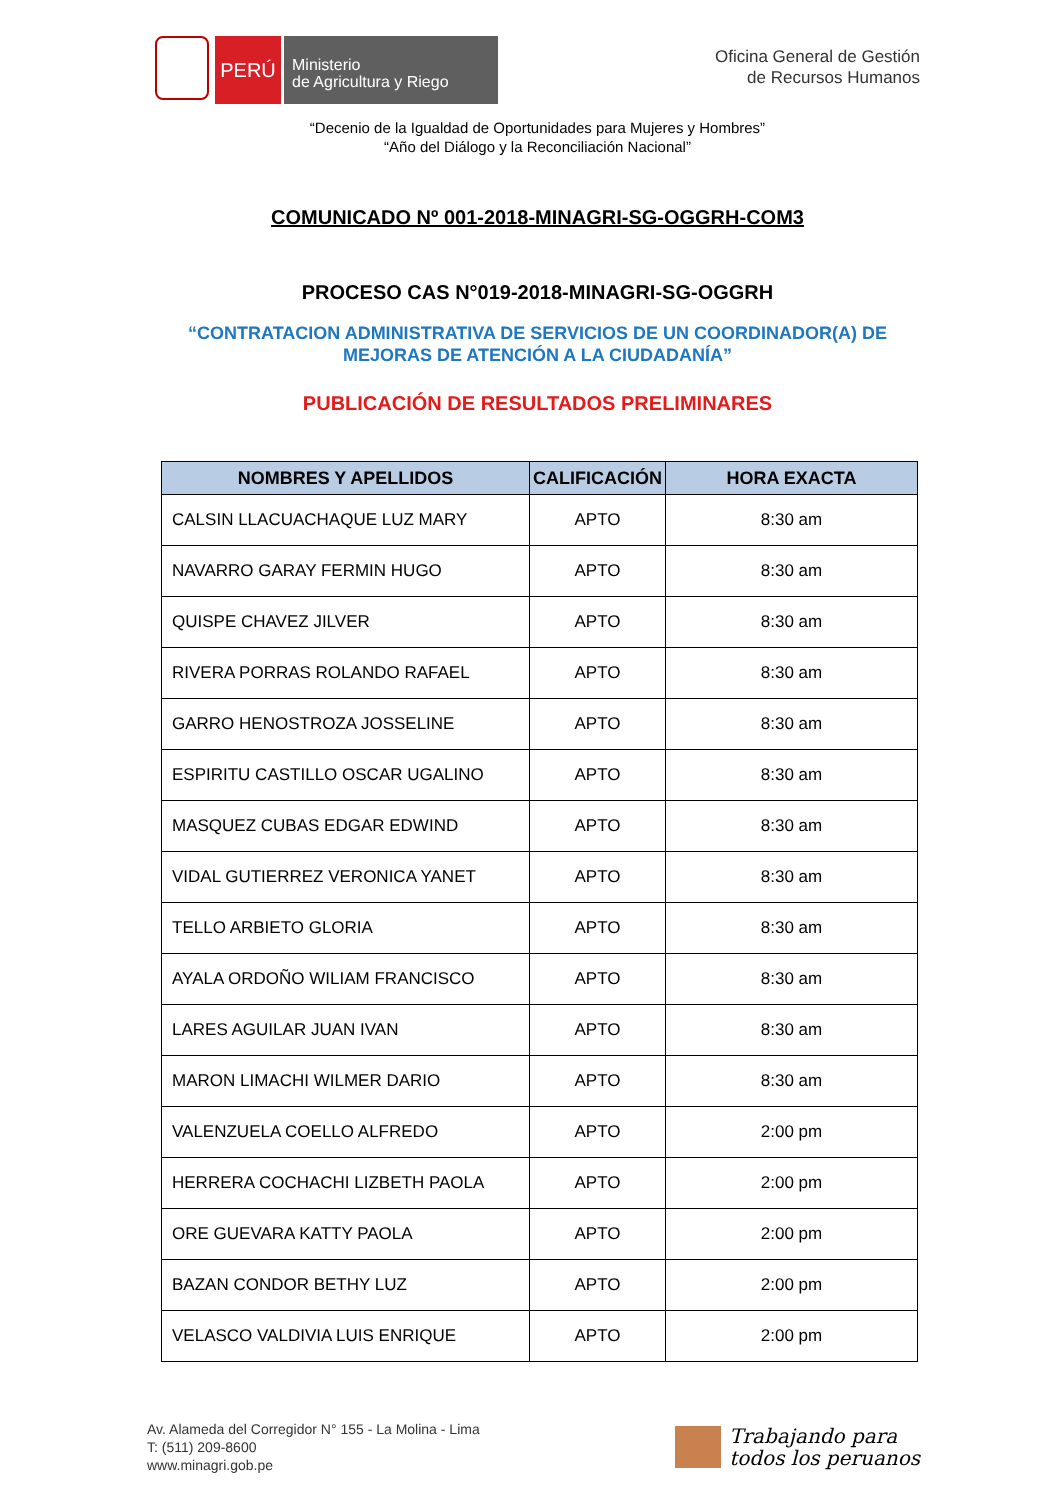PERÚ
Ministerio
de Agricultura y Riego
Oficina General de Gestión
de Recursos Humanos
“Decenio de la Igualdad de Oportunidades para Mujeres y Hombres”
“Año del Diálogo y la Reconciliación Nacional”
COMUNICADO Nº 001-2018-MINAGRI-SG-OGGRH-COM3
PROCESO CAS N°019-2018-MINAGRI-SG-OGGRH
“CONTRATACION ADMINISTRATIVA DE SERVICIOS DE UN COORDINADOR(A) DE MEJORAS DE ATENCIÓN A LA CIUDADANÍA”
PUBLICACIÓN DE RESULTADOS PRELIMINARES
| NOMBRES Y APELLIDOS | CALIFICACIÓN | HORA EXACTA |
| --- | --- | --- |
| CALSIN LLACUACHAQUE LUZ MARY | APTO | 8:30 am |
| NAVARRO GARAY FERMIN HUGO | APTO | 8:30 am |
| QUISPE CHAVEZ JILVER | APTO | 8:30 am |
| RIVERA PORRAS ROLANDO RAFAEL | APTO | 8:30 am |
| GARRO HENOSTROZA JOSSELINE | APTO | 8:30 am |
| ESPIRITU CASTILLO OSCAR UGALINO | APTO | 8:30 am |
| MASQUEZ CUBAS EDGAR EDWIND | APTO | 8:30 am |
| VIDAL GUTIERREZ VERONICA YANET | APTO | 8:30 am |
| TELLO ARBIETO GLORIA | APTO | 8:30 am |
| AYALA ORDOÑO WILIAM FRANCISCO | APTO | 8:30 am |
| LARES AGUILAR JUAN IVAN | APTO | 8:30 am |
| MARON LIMACHI WILMER DARIO | APTO | 8:30 am |
| VALENZUELA COELLO ALFREDO | APTO | 2:00 pm |
| HERRERA COCHACHI LIZBETH PAOLA | APTO | 2:00 pm |
| ORE GUEVARA KATTY PAOLA | APTO | 2:00 pm |
| BAZAN CONDOR BETHY LUZ | APTO | 2:00 pm |
| VELASCO VALDIVIA LUIS ENRIQUE | APTO | 2:00 pm |
Av. Alameda del Corregidor N° 155 - La Molina - Lima
T: (511) 209-8600
www.minagri.gob.pe
Trabajando para
todos los peruanos